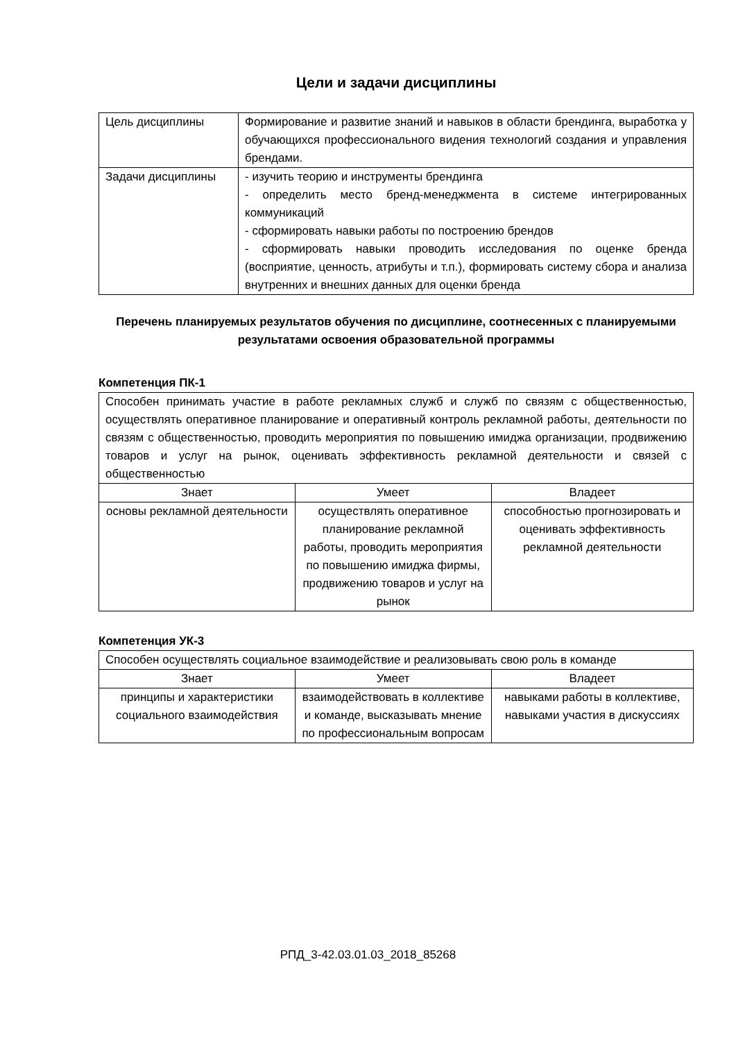Цели и задачи дисциплины
| Цель дисциплины | Формирование и развитие знаний и навыков в области брендинга, выработка у обучающихся профессионального видения технологий создания и управления брендами. |
| Задачи дисциплины | - изучить теорию и инструменты брендинга - определить место бренд-менеджмента в системе интегрированных коммуникаций - сформировать навыки работы по построению брендов - сформировать навыки проводить исследования по оценке бренда (восприятие, ценность, атрибуты и т.п.), формировать систему сбора и анализа внутренних и внешних данных для оценки бренда |
Перечень планируемых результатов обучения по дисциплине, соотнесенных с планируемыми результатами освоения образовательной программы
Компетенция ПК-1
| Способен принимать участие в работе рекламных служб и служб по связям с общественностью, осуществлять оперативное планирование и оперативный контроль рекламной работы, деятельности по связям с общественностью, проводить мероприятия по повышению имиджа организации, продвижению товаров и услуг на рынок, оценивать эффективность рекламной деятельности и связей с общественностью | | |
| Знает | Умеет | Владеет |
| основы рекламной деятельности | осуществлять оперативное планирование рекламной работы, проводить мероприятия по повышению имиджа фирмы, продвижению товаров и услуг на рынок | способностью прогнозировать и оценивать эффективность рекламной деятельности |
Компетенция УК-3
| Способен осуществлять социальное взаимодействие и реализовывать свою роль в команде | | |
| Знает | Умеет | Владеет |
| принципы и характеристики социального взаимодействия | взаимодействовать в коллективе и команде, высказывать мнение по профессиональным вопросам | навыками работы в коллективе, навыками участия в дискуссиях |
РПД_3-42.03.01.03_2018_85268